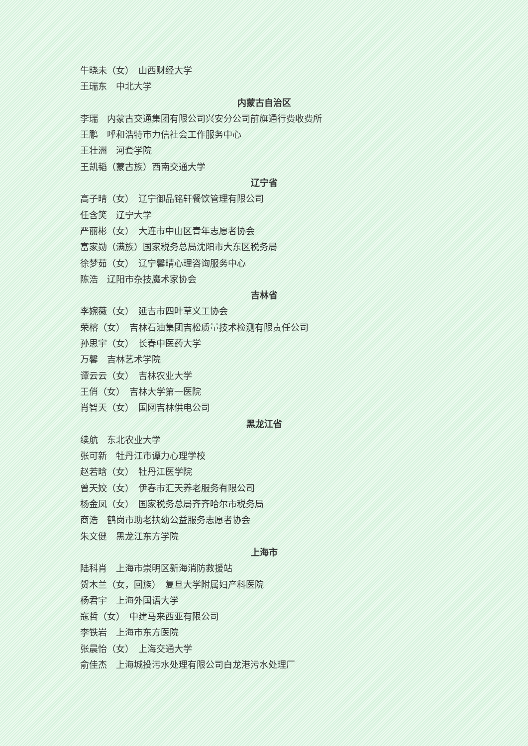牛晓未（女）　山西财经大学
王瑞东　中北大学
内蒙古自治区
李瑞　内蒙古交通集团有限公司兴安分公司前旗通行费收费所
王鹏　呼和浩特市力信社会工作服务中心
王壮洲　河套学院
王凯韬（蒙古族）西南交通大学
辽宁省
高子晴（女）　辽宁御品铭轩餐饮管理有限公司
任含笑　辽宁大学
严丽彬（女）　大连市中山区青年志愿者协会
富家勋（满族）国家税务总局沈阳市大东区税务局
徐梦茹（女）　辽宁馨晴心理咨询服务中心
陈浩　辽阳市杂技魔术家协会
吉林省
李婉薇（女）　延吉市四叶草义工协会
荣榕（女）　吉林石油集团吉松质量技术检测有限责任公司
孙思宇（女）　长春中医药大学
万馨　吉林艺术学院
谭云云（女）　吉林农业大学
王俏（女）　吉林大学第一医院
肖智天（女）　国网吉林供电公司
黑龙江省
续航　东北农业大学
张可新　牡丹江市谭力心理学校
赵若晗（女）　牡丹江医学院
曾天姣（女）　伊春市汇天养老服务有限公司
杨金凤（女）　国家税务总局齐齐哈尔市税务局
商浩　鹤岗市助老扶幼公益服务志愿者协会
朱文健　黑龙江东方学院
上海市
陆科肖　上海市崇明区新海消防救援站
贺木兰（女，回族）　复旦大学附属妇产科医院
杨君宇　上海外国语大学
寇哲（女）　中建马来西亚有限公司
李铁岩　上海市东方医院
张晨怡（女）　上海交通大学
俞佳杰　上海城投污水处理有限公司白龙港污水处理厂